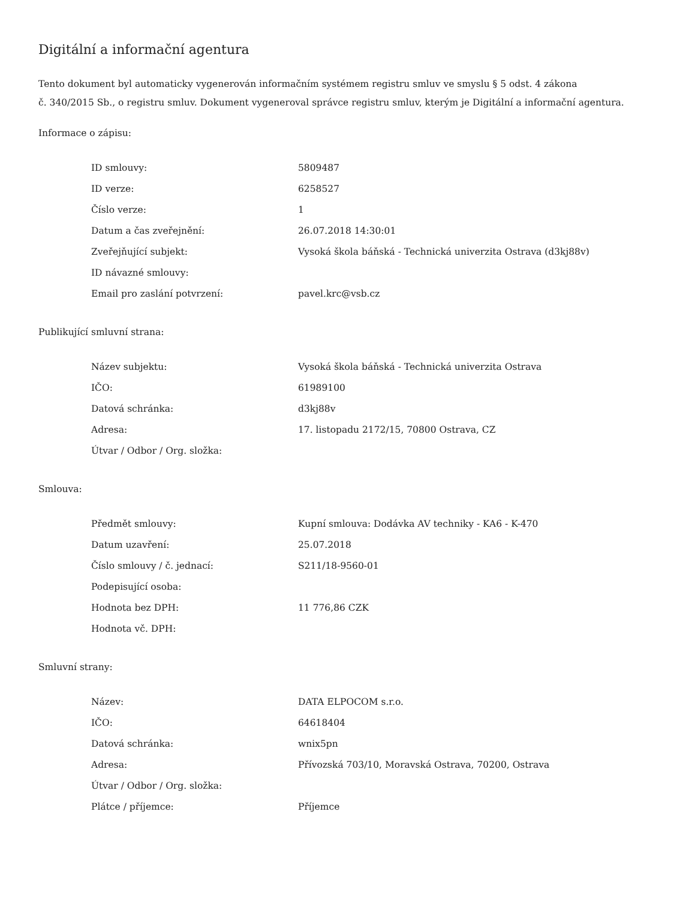Digitální a informační agentura
Tento dokument byl automaticky vygenerován informačním systémem registru smluv ve smyslu § 5 odst. 4 zákona
č. 340/2015 Sb., o registru smluv. Dokument vygeneroval správce registru smluv, kterým je Digitální a informační agentura.
Informace o zápisu:
| ID smlouvy: | 5809487 |
| ID verze: | 6258527 |
| Číslo verze: | 1 |
| Datum a čas zveřejnění: | 26.07.2018 14:30:01 |
| Zveřejňující subjekt: | Vysoká škola báňská - Technická univerzita Ostrava (d3kj88v) |
| ID návazné smlouvy: | |
| Email pro zaslání potvrzení: | pavel.krc@vsb.cz |
Publikující smluvní strana:
| Název subjektu: | Vysoká škola báňská - Technická univerzita Ostrava |
| IČO: | 61989100 |
| Datová schránka: | d3kj88v |
| Adresa: | 17. listopadu 2172/15, 70800 Ostrava, CZ |
| Útvar / Odbor / Org. složka: | |
Smlouva:
| Předmět smlouvy: | Kupní smlouva: Dodávka AV techniky - KA6 - K-470 |
| Datum uzavření: | 25.07.2018 |
| Číslo smlouvy / č. jednací: | S211/18-9560-01 |
| Podepisující osoba: | |
| Hodnota bez DPH: | 11 776,86 CZK |
| Hodnota vč. DPH: | |
Smluvní strany:
| Název: | DATA ELPOCOM s.r.o. |
| IČO: | 64618404 |
| Datová schránka: | wnix5pn |
| Adresa: | Přívozská 703/10, Moravská Ostrava, 70200, Ostrava |
| Útvar / Odbor / Org. složka: | |
| Plátce / příjemce: | Příjemce |